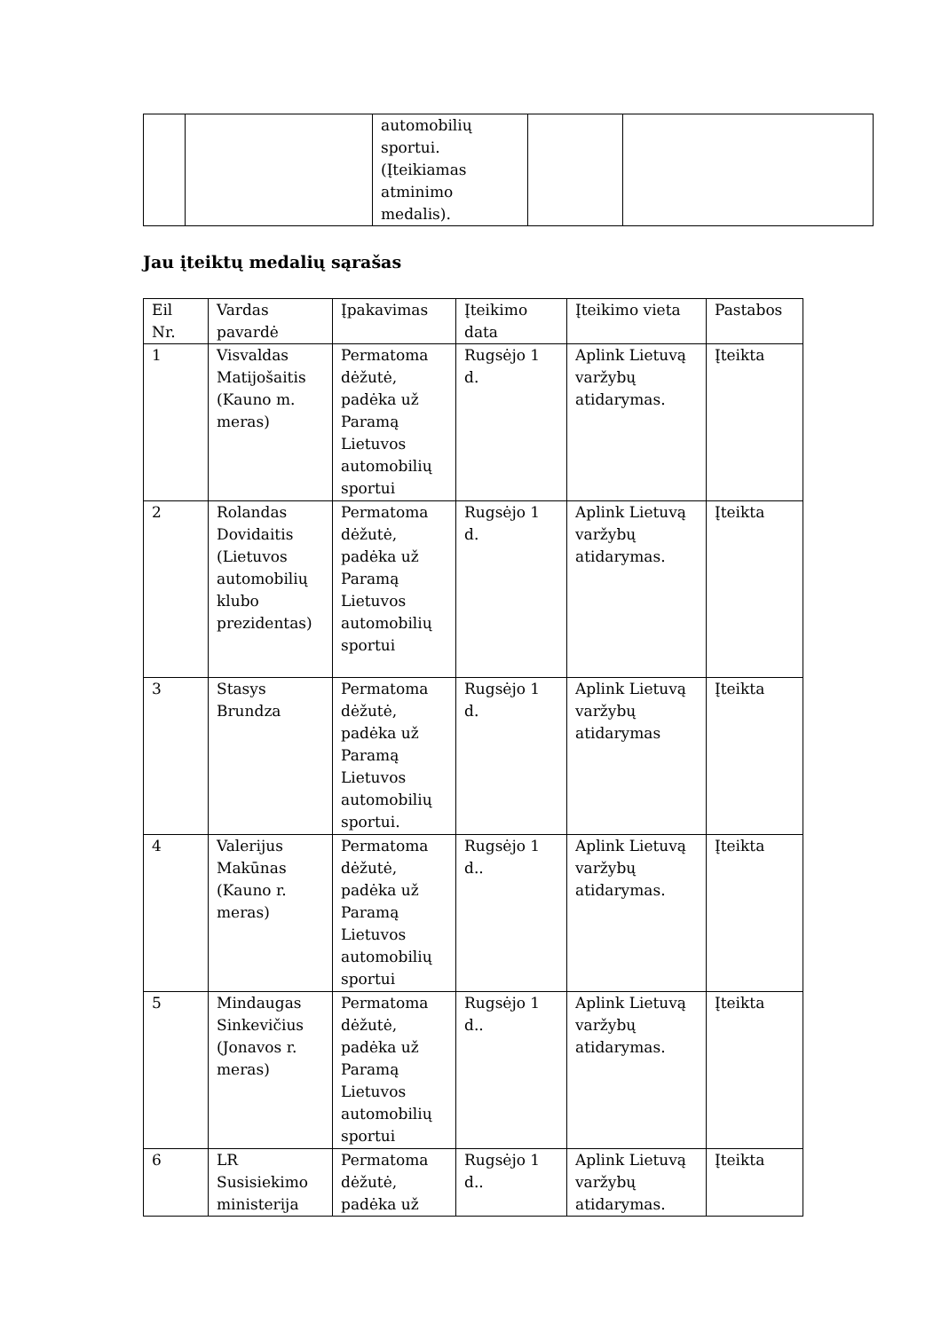| | | automobilių sportui. (Įteikiamas atminimo medalis). | | |
Jau įteiktų medalių sąrašas
| Eil Nr. | Vardas pavardė | Įpakavimas | Įteikimo data | Įteikimo vieta | Pastabos |
| --- | --- | --- | --- | --- | --- |
| 1 | Visvaldas Matijošaitis (Kauno m. meras) | Permatoma dėžutė, padėka už Paramą Lietuvos automobilių sportui | Rugsėjo 1 d. | Aplink Lietuvą varžybų atidarymas. | Įteikta |
| 2 | Rolandas Dovidaitis (Lietuvos automobilių klubo prezidentas) | Permatoma dėžutė, padėka už Paramą Lietuvos automobilių sportui | Rugsėjo 1 d. | Aplink Lietuvą varžybų atidarymas. | Įteikta |
| 3 | Stasys Brundza | Permatoma dėžutė, padėka už Paramą Lietuvos automobilių sportui. | Rugsėjo 1 d. | Aplink Lietuvą varžybų atidarymas | Įteikta |
| 4 | Valerijus Makūnas (Kauno r. meras) | Permatoma dėžutė, padėka už Paramą Lietuvos automobilių sportui | Rugsėjo 1 d.. | Aplink Lietuvą varžybų atidarymas. | Įteikta |
| 5 | Mindaugas Sinkevičius (Jonavos r. meras) | Permatoma dėžutė, padėka už Paramą Lietuvos automobilių sportui | Rugsėjo 1 d.. | Aplink Lietuvą varžybų atidarymas. | Įteikta |
| 6 | LR Susisiekimo ministerija | Permatoma dėžutė, padėka už | Rugsėjo 1 d.. | Aplink Lietuvą varžybų atidarymas. | Įteikta |